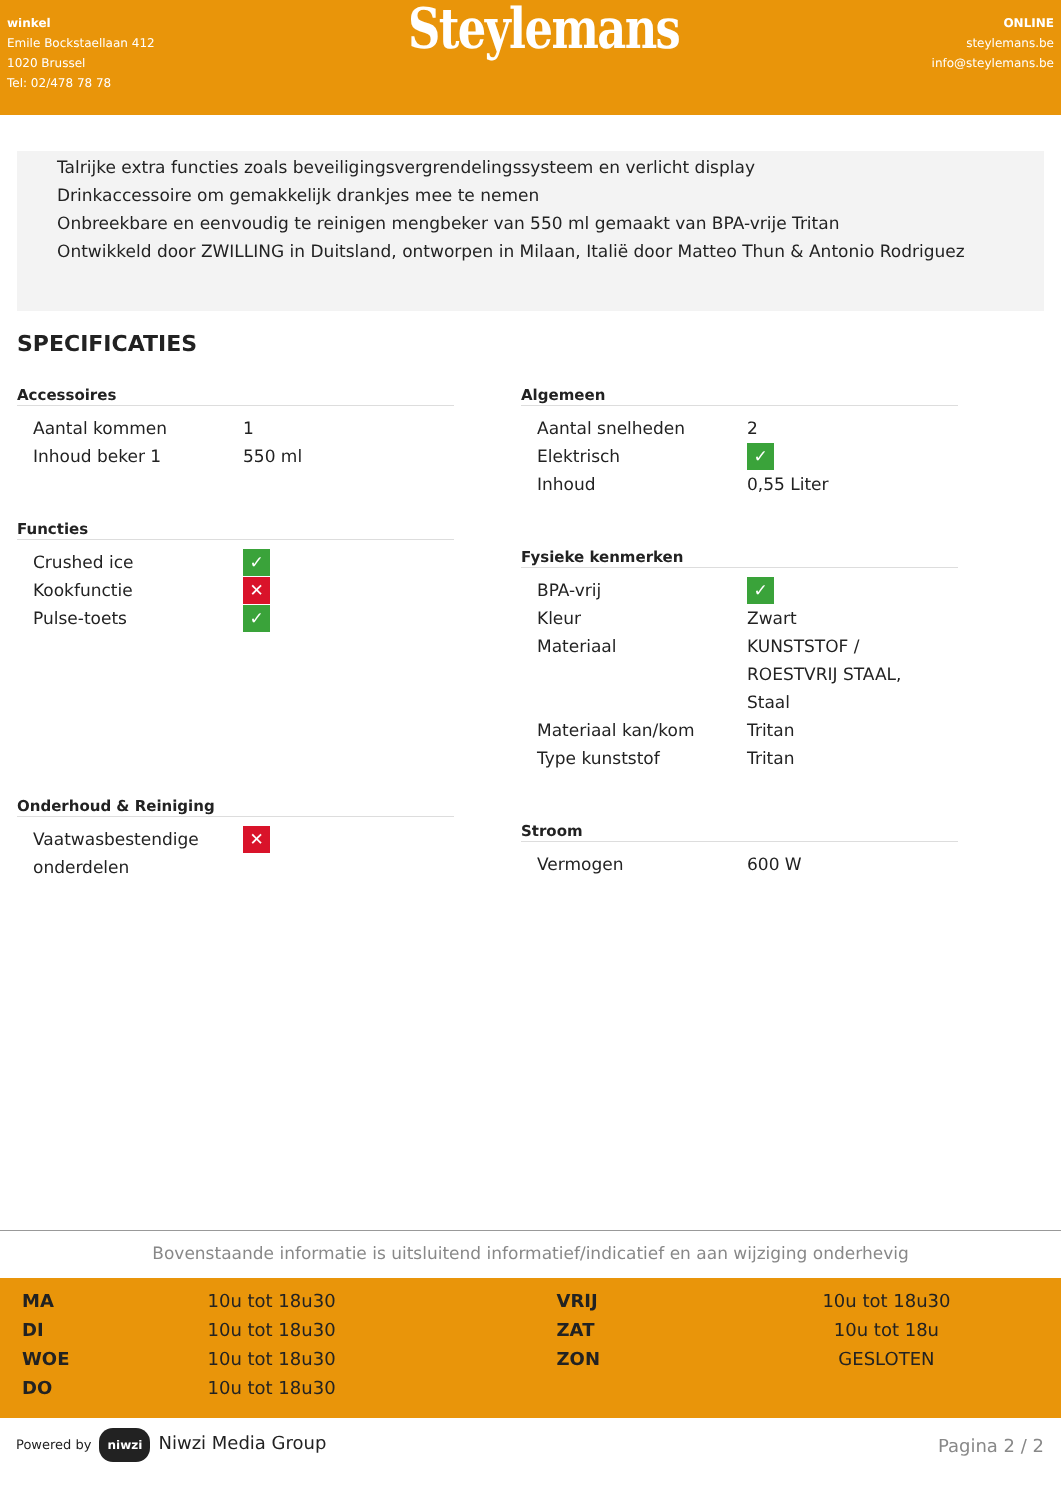winkel
Emile Bockstaellaan 412
1020 Brussel
Tel: 02/478 78 78
Steylemans
ONLINE
steylemans.be
info@steylemans.be
Talrijke extra functies zoals beveiligingsvergrendelingssysteem en verlicht display
Drinkaccessoire om gemakkelijk drankjes mee te nemen
Onbreekbare en eenvoudig te reinigen mengbeker van 550 ml gemaakt van BPA-vrije Tritan
Ontwikkeld door ZWILLING in Duitsland, ontworpen in Milaan, Italië door Matteo Thun & Antonio Rodriguez
SPECIFICATIES
Accessoires
| Aantal kommen | 1 |
| Inhoud beker 1 | 550 ml |
Functies
| Crushed ice | ✓ |
| Kookfunctie | ✕ |
| Pulse-toets | ✓ |
Onderhoud & Reiniging
| Vaatwasbestendige onderdelen | ✕ |
Algemeen
| Aantal snelheden | 2 |
| Elektrisch | ✓ |
| Inhoud | 0,55 Liter |
Fysieke kenmerken
| BPA-vrij | ✓ |
| Kleur | Zwart |
| Materiaal | KUNSTSTOF / ROESTVRIJ STAAL, Staal |
| Materiaal kan/kom | Tritan |
| Type kunststof | Tritan |
Stroom
| Vermogen | 600 W |
Bovenstaande informatie is uitsluitend informatief/indicatief en aan wijziging onderhevig
| MA | 10u tot 18u30 | VRIJ | 10u tot 18u30 |
| DI | 10u tot 18u30 | ZAT | 10u tot 18u |
| WOE | 10u tot 18u30 | ZON | GESLOTEN |
| DO | 10u tot 18u30 | | |
Powered by niwzi Niwzi Media Group
Pagina 2 / 2